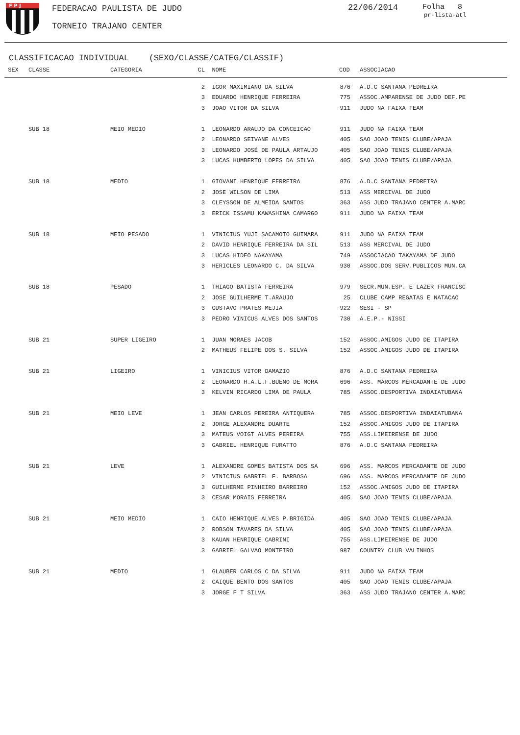F P J
FEDERACAO PAULISTA DE JUDO 22/06/2014 Folha 8
pr-lista-atl
TORNEIO TRAJANO CENTER
CLASSIFICACAO INDIVIDUAL (SEXO/CLASSE/CATEG/CLASSIF)
| SEX | CLASSE | CATEGORIA | CL | NOME | COD | | ASSOCIACAO |
| --- | --- | --- | --- | --- | --- | --- | --- |
| | | | 2 | IGOR MAXIMIANO DA SILVA | 876 | | A.D.C SANTANA PEDREIRA |
| | | | 3 | EDUARDO HENRIQUE FERREIRA | 775 | | ASSOC.AMPARENSE DE JUDO DEF.PE |
| | | | 3 | JOAO VITOR DA SILVA | 911 | | JUDO NA FAIXA TEAM |
| | SUB 18 | MEIO MEDIO | 1 | LEONARDO ARAUJO DA CONCEICAO | 911 | | JUDO NA FAIXA TEAM |
| | | | 2 | LEONARDO SEIVANE ALVES | 405 | | SAO JOAO TENIS CLUBE/APAJA |
| | | | 3 | LEONARDO JOSÉ DE PAULA ARTAUJO | 405 | | SAO JOAO TENIS CLUBE/APAJA |
| | | | 3 | LUCAS HUMBERTO LOPES DA SILVA | 405 | | SAO JOAO TENIS CLUBE/APAJA |
| | SUB 18 | MEDIO | 1 | GIOVANI HENRIQUE FERREIRA | 876 | | A.D.C SANTANA PEDREIRA |
| | | | 2 | JOSE WILSON DE LIMA | 513 | | ASS MERCIVAL DE JUDO |
| | | | 3 | CLEYSSON DE ALMEIDA SANTOS | 363 | | ASS JUDO TRAJANO CENTER A.MARC |
| | | | 3 | ERICK ISSAMU KAWASHINA CAMARGO | 911 | | JUDO NA FAIXA TEAM |
| | SUB 18 | MEIO PESADO | 1 | VINICIUS YUJI SACAMOTO GUIMARA | 911 | | JUDO NA FAIXA TEAM |
| | | | 2 | DAVID HENRIQUE FERREIRA DA SIL | 513 | | ASS MERCIVAL DE JUDO |
| | | | 3 | LUCAS HIDEO NAKAYAMA | 749 | | ASSOCIACAO TAKAYAMA DE JUDO |
| | | | 3 | HERICLES LEONARDO C. DA SILVA | 930 | | ASSOC.DOS SERV.PUBLICOS MUN.CA |
| | SUB 18 | PESADO | 1 | THIAGO BATISTA FERREIRA | 979 | | SECR.MUN.ESP. E LAZER FRANCISC |
| | | | 2 | JOSE GUILHERME T.ARAUJO | 25 | | CLUBE CAMP REGATAS E NATACAO |
| | | | 3 | GUSTAVO PRATES MEJIA | 922 | | SESI - SP |
| | | | 3 | PEDRO VINICUS ALVES DOS SANTOS | 730 | | A.E.P.- NISSI |
| | SUB 21 | SUPER LIGEIRO | 1 | JUAN MORAES JACOB | 152 | | ASSOC.AMIGOS JUDO DE ITAPIRA |
| | | | 2 | MATHEUS FELIPE DOS S. SILVA | 152 | | ASSOC.AMIGOS JUDO DE ITAPIRA |
| | SUB 21 | LIGEIRO | 1 | VINICIUS VITOR DAMAZIO | 876 | | A.D.C SANTANA PEDREIRA |
| | | | 2 | LEONARDO H.A.L.F.BUENO DE MORA | 696 | | ASS. MARCOS MERCADANTE DE JUDO |
| | | | 3 | KELVIN RICARDO LIMA DE PAULA | 785 | | ASSOC.DESPORTIVA INDAIATUBANA |
| | SUB 21 | MEIO LEVE | 1 | JEAN CARLOS PEREIRA ANTIQUERA | 785 | | ASSOC.DESPORTIVA INDAIATUBANA |
| | | | 2 | JORGE ALEXANDRE DUARTE | 152 | | ASSOC.AMIGOS JUDO DE ITAPIRA |
| | | | 3 | MATEUS VOIGT ALVES PEREIRA | 755 | | ASS.LIMEIRENSE DE JUDO |
| | | | 3 | GABRIEL HENRIQUE FURATTO | 876 | | A.D.C SANTANA PEDREIRA |
| | SUB 21 | LEVE | 1 | ALEXANDRE GOMES BATISTA DOS SA | 696 | | ASS. MARCOS MERCADANTE DE JUDO |
| | | | 2 | VINICIUS GABRIEL F. BARBOSA | 696 | | ASS. MARCOS MERCADANTE DE JUDO |
| | | | 3 | GUILHERME PINHEIRO BARREIRO | 152 | | ASSOC.AMIGOS JUDO DE ITAPIRA |
| | | | 3 | CESAR MORAIS FERREIRA | 405 | | SAO JOAO TENIS CLUBE/APAJA |
| | SUB 21 | MEIO MEDIO | 1 | CAIO HENRIQUE ALVES P.BRIGIDA | 405 | | SAO JOAO TENIS CLUBE/APAJA |
| | | | 2 | ROBSON TAVARES DA SILVA | 405 | | SAO JOAO TENIS CLUBE/APAJA |
| | | | 3 | KAUAN HENRIQUE CABRINI | 755 | | ASS.LIMEIRENSE DE JUDO |
| | | | 3 | GABRIEL GALVAO MONTEIRO | 987 | | COUNTRY CLUB VALINHOS |
| | SUB 21 | MEDIO | 1 | GLAUBER CARLOS C DA SILVA | 911 | | JUDO NA FAIXA TEAM |
| | | | 2 | CAIQUE BENTO DOS SANTOS | 405 | | SAO JOAO TENIS CLUBE/APAJA |
| | | | 3 | JORGE F T SILVA | 363 | | ASS JUDO TRAJANO CENTER A.MARC |